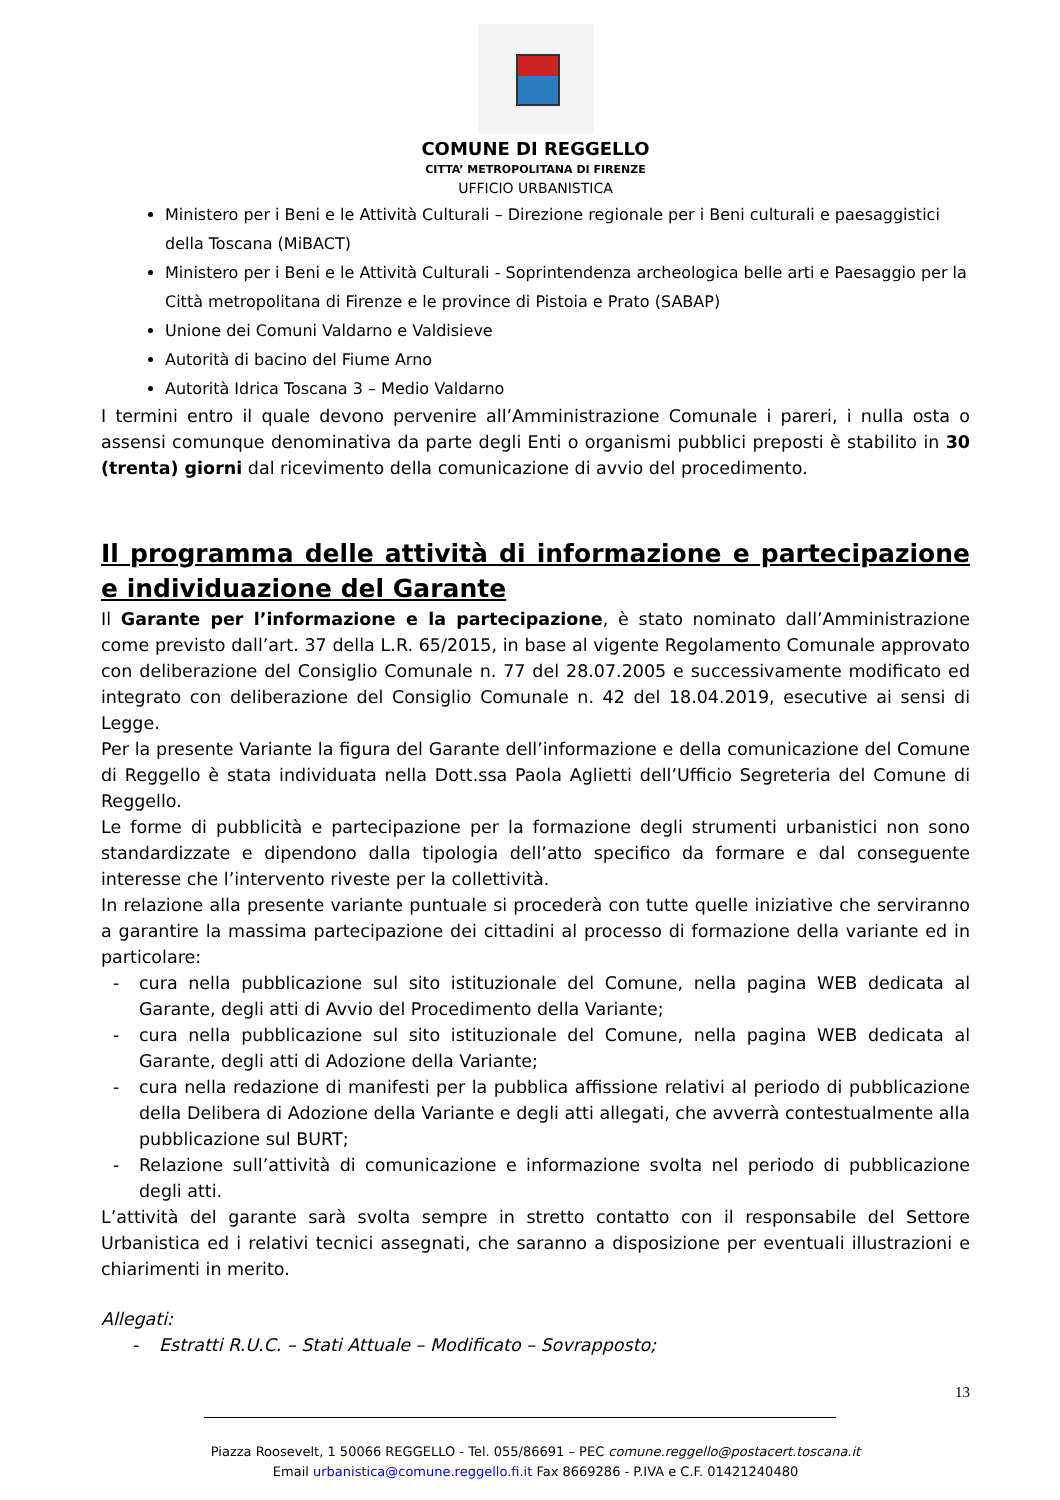COMUNE DI REGGELLO
CITTA’ METROPOLITANA DI FIRENZE
UFFICIO URBANISTICA
Ministero per i Beni e le Attività Culturali – Direzione regionale per i Beni culturali e paesaggistici della Toscana (MiBACT)
Ministero per i Beni e le Attività Culturali - Soprintendenza archeologica belle arti e Paesaggio per la Città metropolitana di Firenze e le province di Pistoia e Prato (SABAP)
Unione dei Comuni Valdarno e Valdisieve
Autorità di bacino del Fiume Arno
Autorità Idrica Toscana 3 – Medio Valdarno
I termini entro il quale devono pervenire all’Amministrazione Comunale i pareri, i nulla osta o assensi comunque denominativa da parte degli Enti o organismi pubblici preposti è stabilito in 30 (trenta) giorni dal ricevimento della comunicazione di avvio del procedimento.
Il programma delle attività di informazione e partecipazione e individuazione del Garante
Il Garante per l’informazione e la partecipazione, è stato nominato dall’Amministrazione come previsto dall’art. 37 della L.R. 65/2015, in base al vigente Regolamento Comunale approvato con deliberazione del Consiglio Comunale n. 77 del 28.07.2005 e successivamente modificato ed integrato con deliberazione del Consiglio Comunale n. 42 del 18.04.2019, esecutive ai sensi di Legge.
Per la presente Variante la figura del Garante dell’informazione e della comunicazione del Comune di Reggello è stata individuata nella Dott.ssa Paola Aglietti dell’Ufficio Segreteria del Comune di Reggello.
Le forme di pubblicità e partecipazione per la formazione degli strumenti urbanistici non sono standardizzate e dipendono dalla tipologia dell’atto specifico da formare e dal conseguente interesse che l’intervento riveste per la collettività.
In relazione alla presente variante puntuale si procederà con tutte quelle iniziative che serviranno a garantire la massima partecipazione dei cittadini al processo di formazione della variante ed in particolare:
- cura nella pubblicazione sul sito istituzionale del Comune, nella pagina WEB dedicata al Garante, degli atti di Avvio del Procedimento della Variante;
- cura nella pubblicazione sul sito istituzionale del Comune, nella pagina WEB dedicata al Garante, degli atti di Adozione della Variante;
- cura nella redazione di manifesti per la pubblica affissione relativi al periodo di pubblicazione della Delibera di Adozione della Variante e degli atti allegati, che avverrà contestualmente alla pubblicazione sul BURT;
- Relazione sull’attività di comunicazione e informazione svolta nel periodo di pubblicazione degli atti.
L’attività del garante sarà svolta sempre in stretto contatto con il responsabile del Settore Urbanistica ed i relativi tecnici assegnati, che saranno a disposizione per eventuali illustrazioni e chiarimenti in merito.
Allegati:
- Estratti R.U.C. – Stati Attuale – Modificato – Sovrapposto;
13
Piazza Roosevelt, 1 50066 REGGELLO - Tel. 055/86691 – PEC comune.reggello@postacert.toscana.it
Email urbanistica@comune.reggello.fi.it Fax 8669286 - P.IVA e C.F. 01421240480